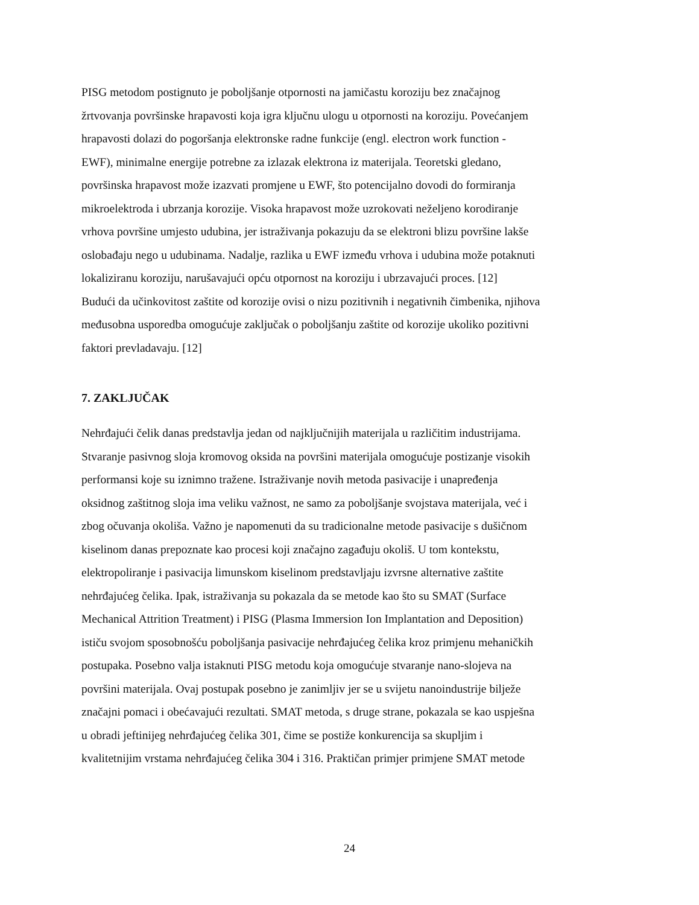PISG metodom postignuto je poboljšanje otpornosti na jamičastu koroziju bez značajnog
žrtvovanja površinske hrapavosti koja igra ključnu ulogu u otpornosti na koroziju. Povećanjem
hrapavosti dolazi do pogoršanja elektronske radne funkcije (engl. electron work function -
EWF), minimalne energije potrebne za izlazak elektrona iz materijala. Teoretski gledano,
površinska hrapavost može izazvati promjene u EWF, što potencijalno dovodi do formiranja
mikroelektroda i ubrzanja korozije. Visoka hrapavost može uzrokovati neželjeno korodiranje
vrhova površine umjesto udubina, jer istraživanja pokazuju da se elektroni blizu površine lakše
oslobađaju nego u udubinama. Nadalje, razlika u EWF između vrhova i udubina može potaknuti
lokaliziranu koroziju, narušavajući opću otpornost na koroziju i ubrzavajući proces. [12]
Budući da učinkovitost zaštite od korozije ovisi o nizu pozitivnih i negativnih čimbenika, njihova
međusobna usporedba omogućuje zaključak o poboljšanju zaštite od korozije ukoliko pozitivni
faktori prevladavaju. [12]
7. ZAKLJUČAK
Nehrđajući čelik danas predstavlja jedan od najključnijih materijala u različitim industrijama.
Stvaranje pasivnog sloja kromovog oksida na površini materijala omogućuje postizanje visokih
performansi koje su iznimno tražene. Istraživanje novih metoda pasivacije i unapređenja
oksidnog zaštitnog sloja ima veliku važnost, ne samo za poboljšanje svojstava materijala, već i
zbog očuvanja okoliša. Važno je napomenuti da su tradicionalne metode pasivacije s dušičnom
kiselinom danas prepoznate kao procesi koji značajno zagađuju okoliš. U tom kontekstu,
elektropoliranje i pasivacija limunskom kiselinom predstavljaju izvrsne alternative zaštite
nehrđajućeg čelika. Ipak, istraživanja su pokazala da se metode kao što su SMAT (Surface
Mechanical Attrition Treatment) i PISG (Plasma Immersion Ion Implantation and Deposition)
ističu svojom sposobnošću poboljšanja pasivacije nehrđajućeg čelika kroz primjenu mehaničkih
postupaka. Posebno valja istaknuti PISG metodu koja omogućuje stvaranje nano-slojeva na
površini materijala. Ovaj postupak posebno je zanimljiv jer se u svijetu nanoindustrije bilježe
značajni pomaci i obećavajući rezultati. SMAT metoda, s druge strane, pokazala se kao uspješna
u obradi jeftinijeg nehrđajućeg čelika 301, čime se postiže konkurencija sa skupljim i
kvalitetnijim vrstama nehrđajućeg čelika 304 i 316. Praktičan primjer primjene SMAT metode
24